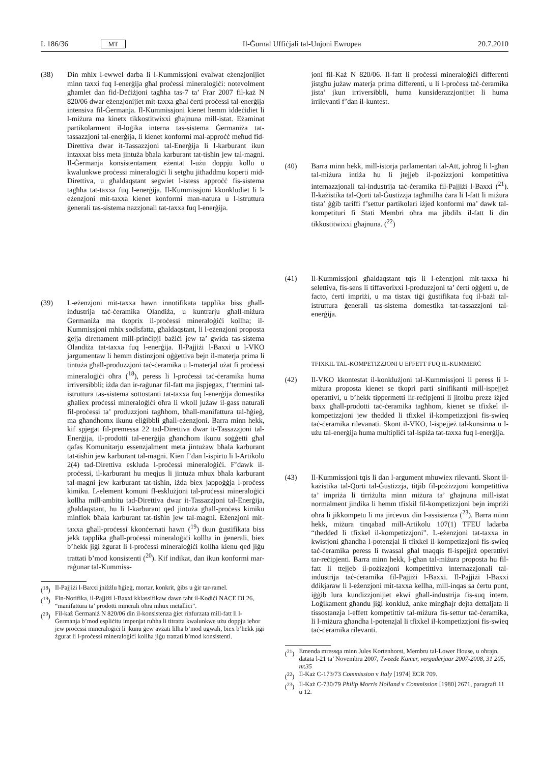L 186/36 MT Il-Ġurnal Uffiċjali tal-Unjoni Ewropea 20.7.2010
(38) Din mhix l-ewwel darba li l-Kummissjoni evalwat eżenzjonijiet minn taxxi fuq l-enerġija għal proċessi mineraloġiċi: notevolment għamlet dan fid-Deċiżjoni tagħha tas-7 ta’ Frar 2007 fil-każ N 820/06 dwar eżenzjonijiet mit-taxxa għal ċerti proċessi tal-enerġija intensiva fil-Ġermanja. Il-Kummissjoni kienet hemm iddeċidiet li l-miżura ma kinetx tikkostitwixxi għajnuna mill-istat. Eżaminat partikolarment il-loġika interna tas-sistema Ġermaniża tat-tassazzjoni tal-enerġija, li kienet konformi mal-approċċ meħud fid-Direttiva dwar it-Tassazzjoni tal-Enerġija li l-karburant ikun intaxxat biss meta jintuża bħala karburant tat-tisħin jew tal-magni. Il-Ġermanja konsistentament eżentat l-użu doppju kollu u kwalunkwe proċessi mineraloġiċi li setgħu jitħaddmu koperti mid-Direttiva, u għaldaqstant segwiet l-istess approċċ fis-sistema tagħha tat-taxxa fuq l-enerġija. Il-Kummissjoni kkonkludiet li l-eżenzjoni mit-taxxa kienet konformi man-natura u l-istruttura ġenerali tas-sistema nazzjonali tat-taxxa fuq l-enerġija.
(39) L-eżenzjoni mit-taxxa hawn innotifikata tapplika biss għall-industrija taċ-ċeramika Olandiża, u kuntrarju għall-miżura Ġermaniża ma tkoprix il-proċessi mineraloġiċi kollha; il-Kummissjoni mhix sodisfatta, għaldaqstant, li l-eżenzjoni proposta ġejja direttament mill-prinċipji bażiċi jew ta’ gwida tas-sistema Olandiża tat-taxxa fuq l-enerġija. Il-Pajjiżi l-Baxxi u l-VKO jargumentaw li hemm distinzjoni oġġettiva bejn il-materja prima li tintuża għall-produzzjoni taċ-ċeramika u l-materjal użat fi proċessi mineraloġiċi oħra (<sup>18</sup>), peress li l-proċessi taċ-ċeramika huma irriversibbli; iżda dan ir-raġunar fil-fatt ma jispjegax, f’termini tal-istruttura tas-sistema sottostanti tat-taxxa fuq l-enerġija domestika għaliex proċessi mineraloġiċi oħra li wkoll jużaw il-gass naturali fil-proċessi ta’ produzzjoni tagħhom, bħall-manifattura tal-ħġieġ, ma għandhomx ikunu eliġibbli għall-eżenzjoni. Barra minn hekk, kif spjegat fil-premessa 22 tad-Direttiva dwar it-Tassazzjoni tal-Enerġija, il-prodotti tal-enerġija għandhom ikunu soġġetti għal qafas Komunitarju essenzjalment meta jintużaw bħala karburant tat-tisħin jew karburant tal-magni. Kien f’dan l-ispirtu li l-Artikolu 2(4) tad-Direttiva eskluda l-proċessi mineraloġiċi. F’dawk il-proċessi, il-karburant hu meqjus li jintuża mhux bħala karburant tal-magni jew karburant tat-tisħin, iżda biex jappoġġja l-proċess kimiku. L-element komuni fl-esklużjoni tal-proċessi mineraloġiċi kollha mill-ambitu tad-Direttiva dwar it-Tassazzjoni tal-Enerġija, għaldaqstant, hu li l-karburant qed jintuża għall-proċess kimiku minflok bħala karburant tat-tisħin jew tal-magni. Eżenzjoni mit-taxxa għall-proċessi kkonċernati hawn (<sup>19</sup>) tkun ġustifikata biss jekk tapplika għall-proċessi mineraloġiċi kollha in ġenerali, biex b’hekk jiġi żgurat li l-proċessi mineraloġiċi kollha kienu qed jiġu trattati b’mod konsistenti (<sup>20</sup>). Kif indikat, dan ikun konformi mar-raġunar tal-Kummiss-
(<sup>18</sup>) Il-Pajjiżi l-Baxxi jniżżlu ħġieġ, mortar, konkrit, ġibs u ġir tar-ramel.
(<sup>19</sup>) Fin-Notifika, il-Pajjiżi l-Baxxi kklassifikaw dawn taħt il-Kodiċi NACE DI 26, “manifattura ta’ prodotti minerali oħra mhux metalliċi”.
(<sup>20</sup>) Fil-każ Ġermaniż N 820/06 din il-konsistenza ġiet rinfurzata mill-fatt li l-Ġermanja b’mod espliċitu impenjat ruħha li titratta kwalunkwe użu doppju ieħor jew proċessi mineraloġiċi li jkunu ġew avżati lilha b’mod ugwali, biex b’hekk jiġi żgurat li l-proċessi mineraloġiċi kollha jiġu trattati b’mod konsistenti.
joni fil-Każ N 820/06. Il-fatt li proċessi mineraloġiċi differenti jistgħu jużaw materja prima differenti, u li l-proċess taċ-ċeramika jista’ jkun irriversibbli, huma kunsiderazzjonijiet li huma irrilevanti f’dan il-kuntest.
(40) Barra minn hekk, mill-istorja parlamentari tal-Att, joħroġ li l-għan tal-miżura intiża hu li jtejjeb il-pożizzjoni kompetittiva internazzjonali tal-industrija taċ-ċeramika fil-Pajjiżi l-Baxxi (<sup>21</sup>). Il-każistika tal-Qorti tal-Ġustizzja tagħmilha ċara li l-fatt li miżura tista’ ġġib tariffi f’settur partikolari iżjed konformi ma’ dawk tal-kompetituri fi Stati Membri oħra ma jibdilx il-fatt li din tikkostitwixxi għajnuna. (<sup>22</sup>)
(41) Il-Kummissjoni għaldaqstant tqis li l-eżenzjoni mit-taxxa hi selettiva, fis-sens li tiffavorixxi l-produzzjoni ta’ ċerti oġġetti u, de facto, ċerti impriżi, u ma tistax tiġi ġustifikata fuq il-bażi tal-istruttura ġenerali tas-sistema domestika tat-tassazzjoni tal-enerġija.
TFIXKIL TAL-KOMPETIZZJONI U EFFETT FUQ IL-KUMMERĊ
(42) Il-VKO kkontestat il-konklużjoni tal-Kummissjoni li peress li l-miżura proposta kienet se tkopri parti sinifikanti mill-ispejjeż operattivi, u b’hekk tippermetti lir-reċipjenti li jitolbu prezz iżjed baxx għall-prodotti taċ-ċeramika tagħhom, kienet se tfixkel il-kompetizzjoni jew thedded li tfixkel il-kompetizzjoni fis-swieq taċ-ċeramika rilevanati. Skont il-VKO, l-ispejjeż tal-kunsinna u l-użu tal-enerġija huma multipliċi tal-ispiża tat-taxxa fuq l-enerġija.
(43) Il-Kummissjoni tqis li dan l-argument mhuwiex rilevanti. Skont il-każistika tal-Qorti tal-Ġustizzja, titjib fil-pożizzjoni kompetittiva ta’ impriża li tirriżulta minn miżura ta’ għajnuna mill-istat normalment jindika li hemm tfixkil fil-kompetizzjoni bejn impriżi oħra li jikkompetu li ma jirċevux din l-assistenza (<sup>23</sup>). Barra minn hekk, miżura tinqabad mill-Artikolu 107(1) TFEU ladarba “thedded li tfixkel il-kompetizzjoni”. L-eżenzjoni tat-taxxa in kwistjoni għandha l-potenzjal li tfixkel il-kompetizzjoni fis-swieq taċ-ċeramika peress li twassal għal tnaqqis fl-ispejjeż operattivi tar-reċipjenti. Barra minn hekk, l-għan tal-miżura proposta hu fil-fatt li ttejjeb il-pożizzjoni kompetittiva internazzjonali tal-industrija taċ-ċeramika fil-Pajjiżi l-Baxxi. Il-Pajjiżi l-Baxxi ddikjaraw li l-eżenzjoni mit-taxxa kellha, mill-inqas sa ċertu punt, iġġib lura kundizzjonijiet ekwi għall-industrija fis-suq intern. Loġikament għandu jiġi konkluż, anke mingħajr dejta dettaljata li tissostanzja l-effett kompetittiv tal-miżura fis-settur taċ-ċeramika, li l-miżura għandha l-potenzjal li tfixkel il-kompetizzjoni fis-swieq taċ-ċeramika rilevanti.
(<sup>21</sup>) Emenda mressqa minn Jules Kortenhorst, Membru tal-Lower House, u oħrajn, datata l-21 ta’ Novembru 2007, Tweede Kamer, vergaderjaar 2007-2008, 31 205, nr.35
(<sup>22</sup>) Il-Każ C-173/73 Commission v Italy [1974] ECR 709.
(<sup>23</sup>) Il-Każ C-730/79 Philip Morris Holland v Commission [1980] 2671, paragrafi 11 u 12.